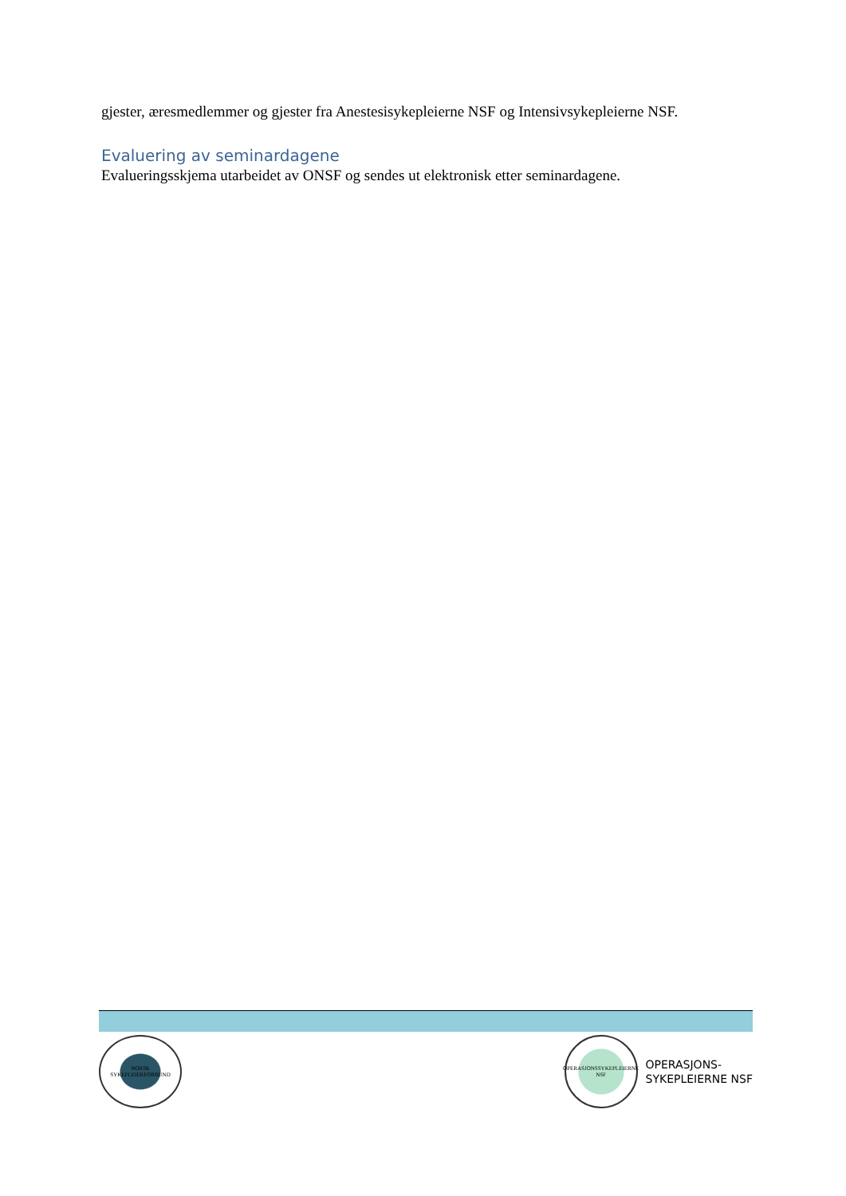gjester, æresmedlemmer og gjester fra Anestesisykepleierne NSF og Intensivsykepleierne NSF.
Evaluering av seminardagene
Evalueringsskjema utarbeidet av ONSF og sendes ut elektronisk etter seminardagene.
NORSK SYKEPLEIERFORBUND
OPERASJONSSYKEPLEIERNE NSF
OPERASJONS-
SYKEPLEIERNE NSF